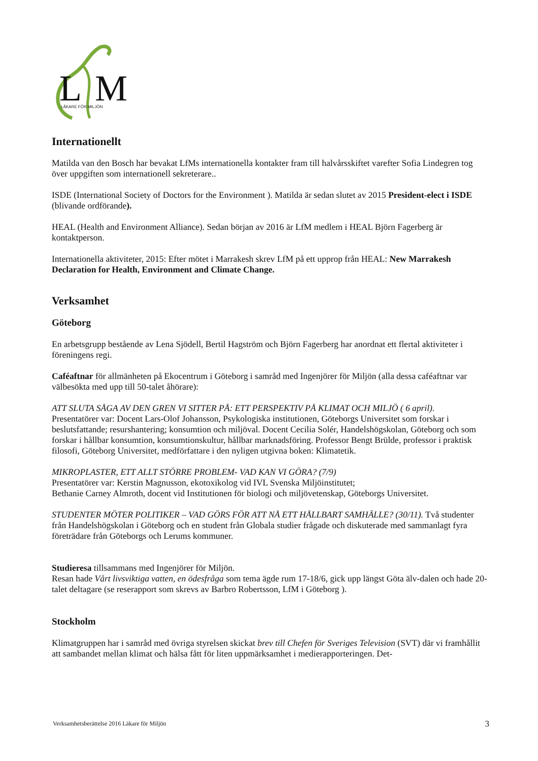L
M
LÄKARE FÖR MILJÖN
Internationellt
Matilda van den Bosch har bevakat LfMs internationella kontakter fram till halvårsskiftet varefter Sofia Lindegren tog över uppgiften som internationell sekreterare..
ISDE (International Society of Doctors for the Environment ). Matilda är sedan slutet av 2015 President-elect i ISDE (blivande ordförande).
HEAL (Health and Environment Alliance). Sedan början av 2016 är LfM medlem i HEAL Björn Fagerberg är kontaktperson.
Internationella aktiviteter, 2015: Efter mötet i Marrakesh skrev LfM på ett upprop från HEAL: New Marrakesh Declaration for Health, Environment and Climate Change.
Verksamhet
Göteborg
En arbetsgrupp bestående av Lena Sjödell, Bertil Hagström och Björn Fagerberg har anordnat ett flertal aktiviteter i föreningens regi.
Caféaftnar för allmänheten på Ekocentrum i Göteborg i samråd med Ingenjörer för Miljön (alla dessa caféaftnar var välbesökta med upp till 50-talet åhörare):
ATT SLUTA SÅGA AV DEN GREN VI SITTER PÅ: ETT PERSPEKTIV PÅ KLIMAT OCH MILJÖ ( 6 april).
Presentatörer var: Docent Lars-Olof Johansson, Psykologiska institutionen, Göteborgs Universitet som forskar i beslutsfattande; resurshantering; konsumtion och miljöval. Docent Cecilia Solér, Handelshögskolan, Göteborg och som forskar i hållbar konsumtion, konsumtionskultur, hållbar marknadsföring. Professor Bengt Brülde, professor i praktisk filosofi, Göteborg Universitet, medförfattare i den nyligen utgivna boken: Klimatetik.
MIKROPLASTER, ETT ALLT STÖRRE PROBLEM- VAD KAN VI GÖRA? (7/9)
Presentatörer var: Kerstin Magnusson, ekotoxikolog vid IVL Svenska Miljöinstitutet;
Bethanie Carney Almroth, docent vid Institutionen för biologi och miljövetenskap, Göteborgs Universitet.
STUDENTER MÖTER POLITIKER – VAD GÖRS FÖR ATT NÅ ETT HÅLLBART SAMHÄLLE? (30/11). Två studenter från Handelshögskolan i Göteborg och en student från Globala studier frågade och diskuterade med sammanlagt fyra företrädare från Göteborgs och Lerums kommuner.
Studieresa tillsammans med Ingenjörer för Miljön.
Resan hade Vårt livsviktiga vatten, en ödesfråga som tema ägde rum 17-18/6, gick upp längst Göta älv-dalen och hade 20-talet deltagare (se reserapport som skrevs av Barbro Robertsson, LfM i Göteborg ).
Stockholm
Klimatgruppen har i samråd med övriga styrelsen skickat brev till Chefen för Sveriges Television (SVT) där vi framhållit att sambandet mellan klimat och hälsa fått för liten uppmärksamhet i medierapporteringen. Det-
Verksamhetsberättelse 2016 Läkare för Miljön 3